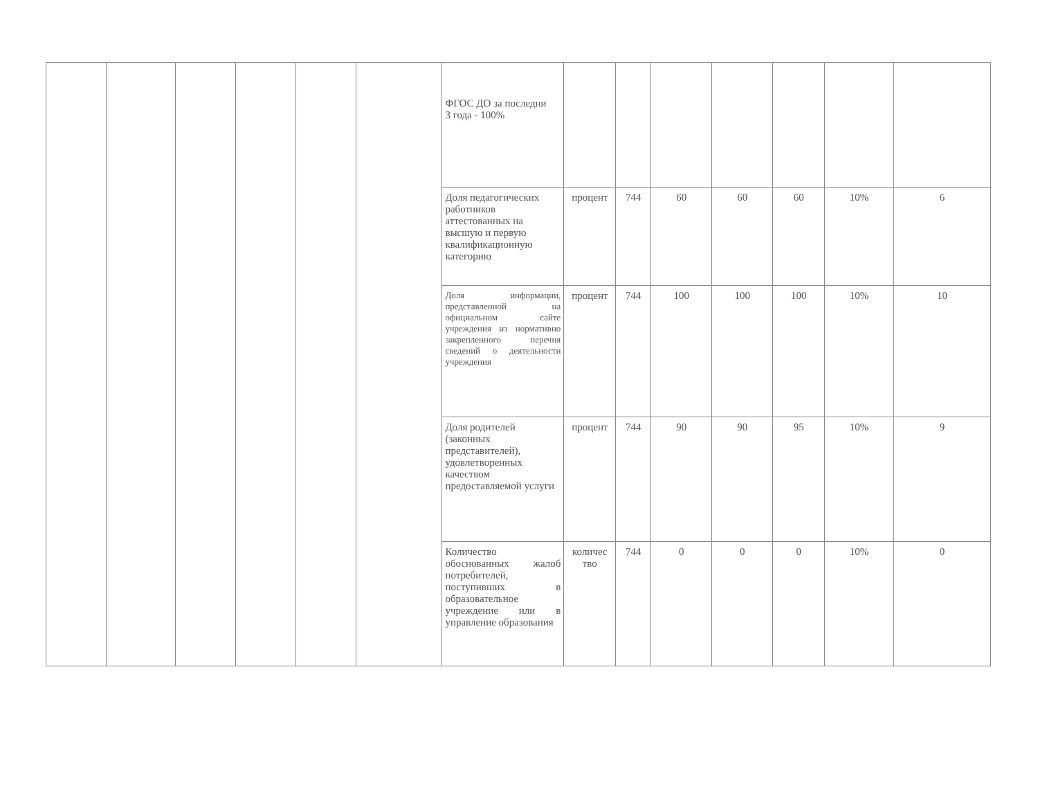| | | | | | | ФГОС ДО за последни 3 года - 100% | | | | | | | |
| | | | | | | Доля педагогических работников аттестованных на высшую и первую квалификационную категорию | процент | 744 | 60 | 60 | 60 | 10% | 6 |
| | | | | | | Доля информации, представленной на официальном сайте учреждения из нормативно закрепленного перечня сведений о деятельности учреждения | процент | 744 | 100 | 100 | 100 | 10% | 10 |
| | | | | | | Доля родителей (законных представителей), удовлетворенных качеством предоставляемой услуги | процент | 744 | 90 | 90 | 95 | 10% | 9 |
| | | | | | | Количество обоснованных жалоб потребителей, поступивших в образовательное учреждение или в управление образования | количес тво | 744 | 0 | 0 | 0 | 10% | 0 |